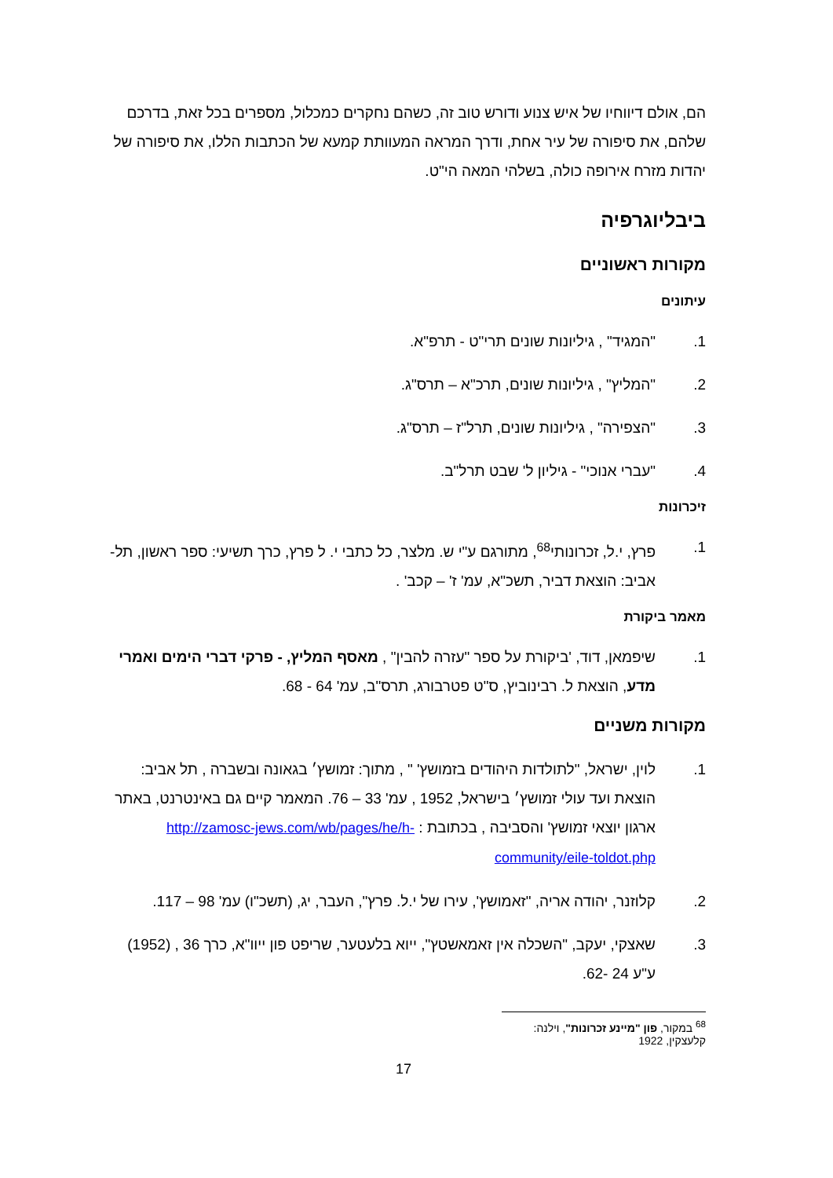הם, אולם דיווחיו של איש צנוע ודורש טוב זה, כשהם נחקרים כמכלול, מספרים בכל זאת, בדרכם שלהם, את סיפורה של עיר אחת, ודרך המראה המעוותת קמעא של הכתבות הללו, את סיפורה של יהדות מזרח אירופה כולה, בשלהי המאה הי"ט.
ביבליוגרפיה
מקורות ראשוניים
עיתונים
1. "המגיד" , גיליונות שונים תרי"ט - תרפ"א.
2. "המליץ" , גיליונות שונים, תרכ"א – תרס"ג.
3. "הצפירה" , גיליונות שונים, תרל"ז – תרס"ג.
4. "עברי אנוכי" - גיליון ל' שבט תרל"ב.
זיכרונות
1. פרץ, י.ל, זכרונותי<sup>68</sup>, מתורגם ע"י ש. מלצר, כל כתבי י. ל פרץ, כרך תשיעי: ספר ראשון, תל-אביב: הוצאת דביר, תשכ"א, עמ' ז' – קכב' .
מאמר ביקורת
1. שיפמאן, דוד, 'ביקורת על ספר "עזרה להבין" , מאסף המליץ, - פרקי דברי הימים ואמרי מדע, הוצאת ל. רבינוביץ, ס"ט פטרבורג, תרס"ב, עמ' 64 - 68.
מקורות משניים
1. לוין, ישראל, "לתולדות היהודים בזמושץ' " , מתוך: זמושץ׳ בגאונה ובשברה , תל אביב: הוצאת ועד עולי זמושץ׳ בישראל, 1952 , עמ' 33 – 76. המאמר קיים גם באינטרנט, באתר ארגון יוצאי זמושץ' והסביבה , בכתובת : http://zamosc-jews.com/wb/pages/he/h-community/eile-toldot.php
2. קלוזנר, יהודה אריה, "זאמושץ', עירו של י.ל. פרץ", העבר, יג, (תשכ"ו) עמ' 98 – 117.
3. שאצקי, יעקב, "השכלה אין זאמאשטץ", ייוא בלעטער, שריפט פון ייוו"א, כרך 36 , (1952) ע"ע 24 -62.
<sup>68</sup> במקור, פון "מיינע זכרונות", וילנה: קלעצקין, 1922
17